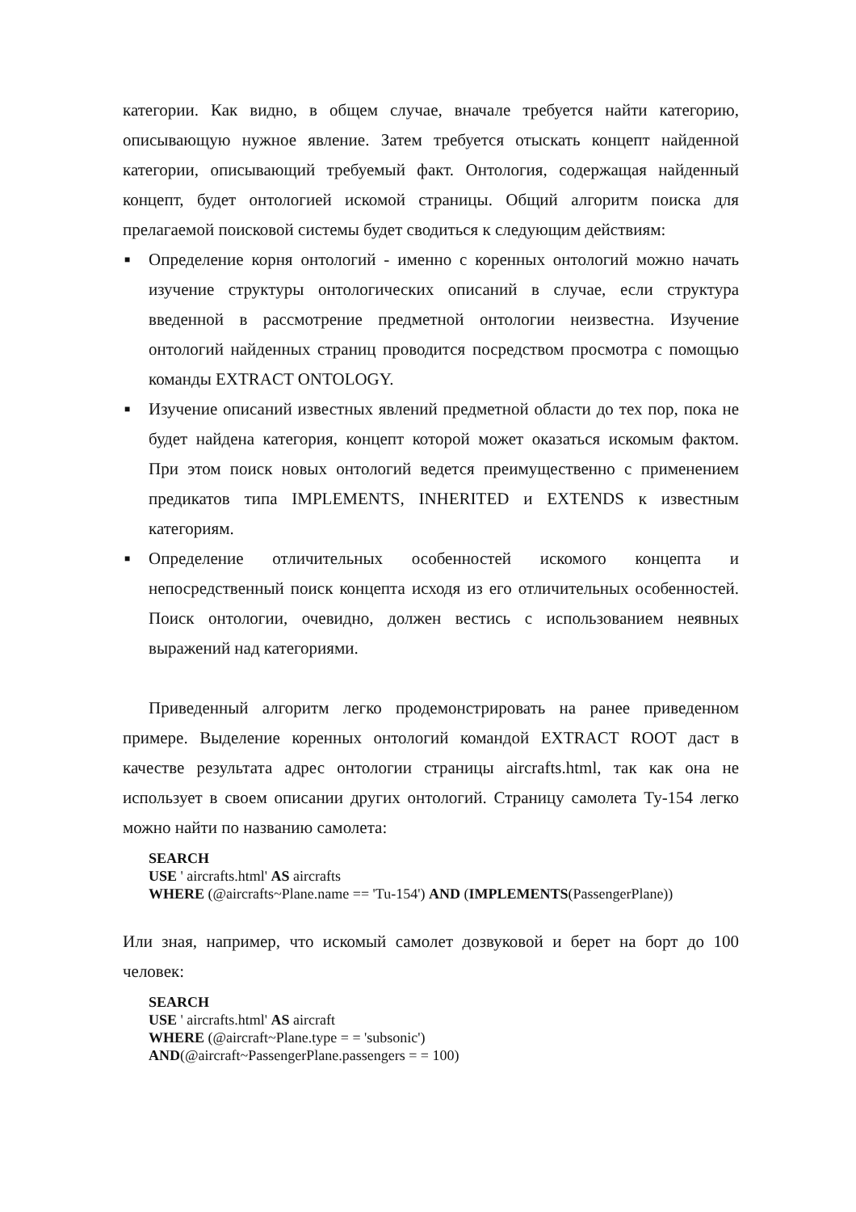категории. Как видно, в общем случае, вначале требуется найти категорию, описывающую нужное явление. Затем требуется отыскать концепт найденной категории, описывающий требуемый факт. Онтология, содержащая найденный концепт, будет онтологией искомой страницы. Общий алгоритм поиска для прелагаемой поисковой системы будет сводиться к следующим действиям:
■ Определение корня онтологий - именно с коренных онтологий можно начать изучение структуры онтологических описаний в случае, если структура введенной в рассмотрение предметной онтологии неизвестна. Изучение онтологий найденных страниц проводится посредством просмотра с помощью команды EXTRACT ONTOLOGY.
■ Изучение описаний известных явлений предметной области до тех пор, пока не будет найдена категория, концепт которой может оказаться искомым фактом. При этом поиск новых онтологий ведется преимущественно с применением предикатов типа IMPLEMENTS, INHERITED и EXTENDS к известным категориям.
■ Определение отличительных особенностей искомого концепта и непосредственный поиск концепта исходя из его отличительных особенностей. Поиск онтологии, очевидно, должен вестись с использованием неявных выражений над категориями.
Приведенный алгоритм легко продемонстрировать на ранее приведенном примере. Выделение коренных онтологий командой EXTRACT ROOT даст в качестве результата адрес онтологии страницы aircrafts.html, так как она не использует в своем описании других онтологий. Страницу самолета Ту-154 легко можно найти по названию самолета:
SEARCH
USE ' aircrafts.html' AS aircrafts
WHERE (@aircrafts~Plane.name == 'Tu-154') AND (IMPLEMENTS(PassengerPlane))
Или зная, например, что искомый самолет дозвуковой и берет на борт до 100 человек:
SEARCH
USE ' aircrafts.html' AS aircraft
WHERE (@aircraft~Plane.type = = 'subsonic')
AND(@aircraft~PassengerPlane.passengers = = 100)